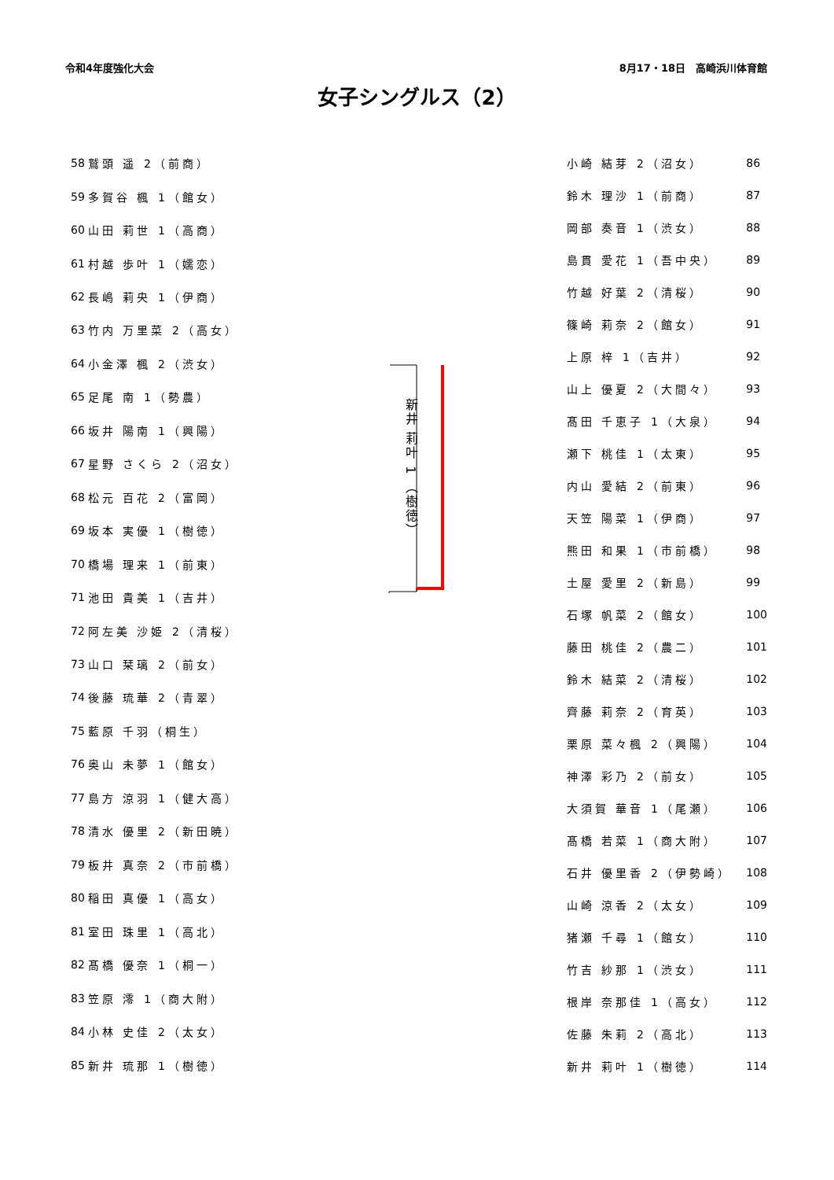令和4年度強化大会 8月17・18日　高崎浜川体育館
女子シングルス（2）
| 58 | 鷲頭 遥 2（前商） |
| 59 | 多賀谷 楓 1（館女） |
| 60 | 山田 莉世 1（高商） |
| 61 | 村越 歩叶 1（嬬恋） |
| 62 | 長嶋 莉央 1（伊商） |
| 63 | 竹内 万里菜 2（高女） |
| 64 | 小金澤 楓 2（渋女） |
| 65 | 足尾 南 1（勢農） |
| 66 | 坂井 陽南 1（興陽） |
| 67 | 星野 さくら 2（沼女） |
| 68 | 松元 百花 2（富岡） |
| 69 | 坂本 実優 1（樹徳） |
| 70 | 橋場 理来 1（前東） |
| 71 | 池田 貴美 1（吉井） |
| 72 | 阿左美 沙姫 2（清桜） |
| 73 | 山口 栞璃 2（前女） |
| 74 | 後藤 琉華 2（青翠） |
| 75 | 藍原 千羽（桐生） |
| 76 | 奥山 未夢 1（館女） |
| 77 | 島方 涼羽 1（健大高） |
| 78 | 清水 優里 2（新田暁） |
| 79 | 板井 真奈 2（市前橋） |
| 80 | 稲田 真優 1（高女） |
| 81 | 室田 珠里 1（高北） |
| 82 | 髙橋 優奈 1（桐一） |
| 83 | 笠原 澪 1（商大附） |
| 84 | 小林 史佳 2（太女） |
| 85 | 新井 琉那 1（樹徳） |
新井 莉叶 1 （樹徳）
| 小崎 結芽 2（沼女） | 86 |
| 鈴木 理沙 1（前商） | 87 |
| 岡部 奏音 1（渋女） | 88 |
| 島貫 愛花 1（吾中央） | 89 |
| 竹越 好葉 2（清桜） | 90 |
| 篠崎 莉奈 2（館女） | 91 |
| 上原 梓 1（吉井） | 92 |
| 山上 優夏 2（大間々） | 93 |
| 髙田 千恵子 1（大泉） | 94 |
| 瀬下 桃佳 1（太東） | 95 |
| 内山 愛結 2（前東） | 96 |
| 天笠 陽菜 1（伊商） | 97 |
| 熊田 和果 1（市前橋） | 98 |
| 土屋 愛里 2（新島） | 99 |
| 石塚 帆菜 2（館女） | 100 |
| 藤田 桃佳 2（農二） | 101 |
| 鈴木 結菜 2（清桜） | 102 |
| 齊藤 莉奈 2（育英） | 103 |
| 栗原 菜々楓 2（興陽） | 104 |
| 神澤 彩乃 2（前女） | 105 |
| 大須賀 華音 1（尾瀬） | 106 |
| 髙橋 若菜 1（商大附） | 107 |
| 石井 優里香 2（伊勢崎） | 108 |
| 山崎 涼香 2（太女） | 109 |
| 猪瀬 千尋 1（館女） | 110 |
| 竹吉 紗那 1（渋女） | 111 |
| 根岸 奈那佳 1（高女） | 112 |
| 佐藤 朱莉 2（高北） | 113 |
| 新井 莉叶 1（樹徳） | 114 |